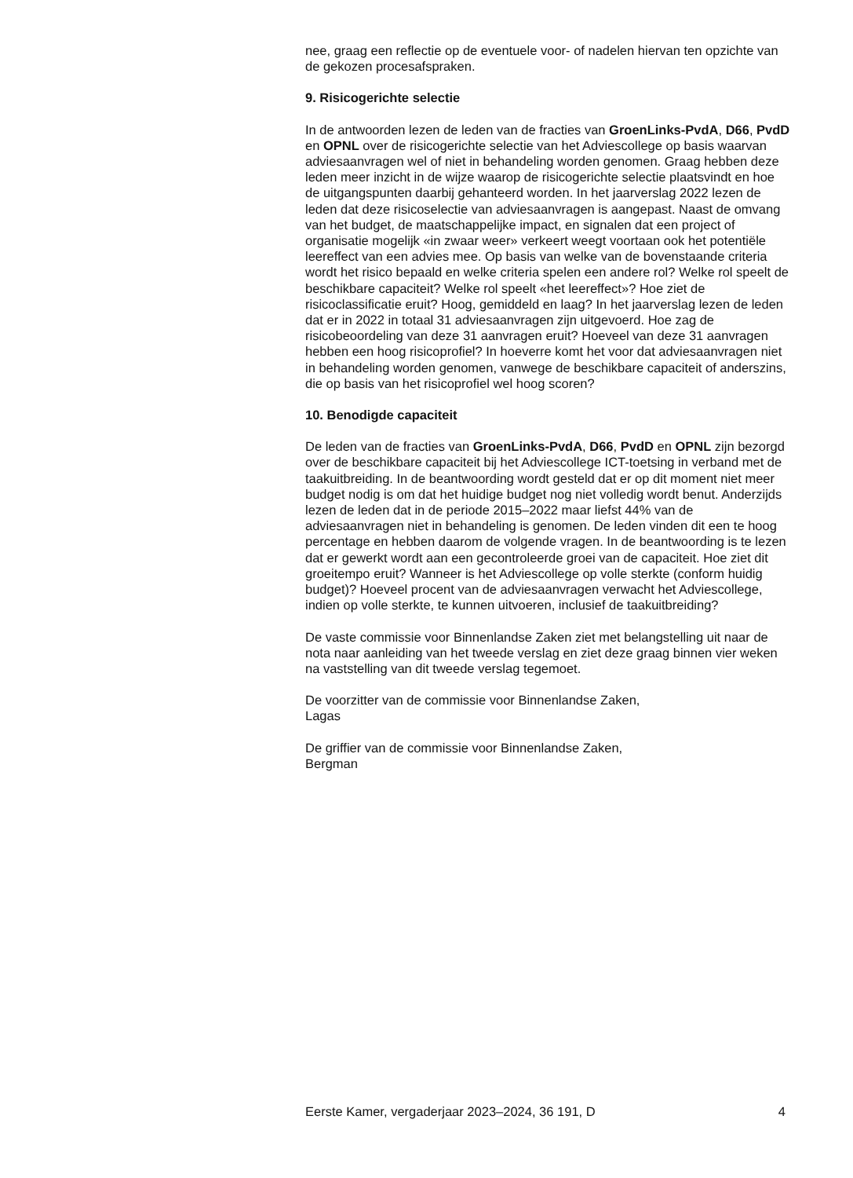nee, graag een reflectie op de eventuele voor- of nadelen hiervan ten opzichte van de gekozen procesafspraken.
9. Risicogerichte selectie
In de antwoorden lezen de leden van de fracties van GroenLinks-PvdA, D66, PvdD en OPNL over de risicogerichte selectie van het Advies­college op basis waarvan adviesaanvragen wel of niet in behandeling worden genomen. Graag hebben deze leden meer inzicht in de wijze waarop de risicogerichte selectie plaatsvindt en hoe de uitgangspunten daarbij gehanteerd worden. In het jaarverslag 2022 lezen de leden dat deze risicoselectie van adviesaanvragen is aangepast. Naast de omvang van het budget, de maatschappelijke impact, en signalen dat een project of organisatie mogelijk «in zwaar weer» verkeert weegt voortaan ook het potentiële leereffect van een advies mee. Op basis van welke van de bovenstaande criteria wordt het risico bepaald en welke criteria spelen een andere rol? Welke rol speelt de beschikbare capaciteit? Welke rol speelt «het leereffect»? Hoe ziet de risicoclassificatie eruit? Hoog, gemiddeld en laag? In het jaarverslag lezen de leden dat er in 2022 in totaal 31 adviesaanvragen zijn uitgevoerd. Hoe zag de risicobeoordeling van deze 31 aanvragen eruit? Hoeveel van deze 31 aanvragen hebben een hoog risicoprofiel? In hoeverre komt het voor dat adviesaanvragen niet in behandeling worden genomen, vanwege de beschikbare capaciteit of anderszins, die op basis van het risicoprofiel wel hoog scoren?
10. Benodigde capaciteit
De leden van de fracties van GroenLinks-PvdA, D66, PvdD en OPNL zijn bezorgd over de beschikbare capaciteit bij het Adviescollege ICT-toetsing in verband met de taakuitbreiding. In de beantwoording wordt gesteld dat er op dit moment niet meer budget nodig is om dat het huidige budget nog niet volledig wordt benut. Anderzijds lezen de leden dat in de periode 2015–2022 maar liefst 44% van de adviesaanvragen niet in behandeling is genomen. De leden vinden dit een te hoog percentage en hebben daarom de volgende vragen. In de beantwoording is te lezen dat er gewerkt wordt aan een gecontroleerde groei van de capaciteit. Hoe ziet dit groeitempo eruit? Wanneer is het Adviescollege op volle sterkte (conform huidig budget)? Hoeveel procent van de adviesaanvragen verwacht het Adviescollege, indien op volle sterkte, te kunnen uitvoeren, inclusief de taakuitbreiding?
De vaste commissie voor Binnenlandse Zaken ziet met belangstelling uit naar de nota naar aanleiding van het tweede verslag en ziet deze graag binnen vier weken na vaststelling van dit tweede verslag tegemoet.
De voorzitter van de commissie voor Binnenlandse Zaken,
Lagas
De griffier van de commissie voor Binnenlandse Zaken,
Bergman
Eerste Kamer, vergaderjaar 2023–2024, 36 191, D 4